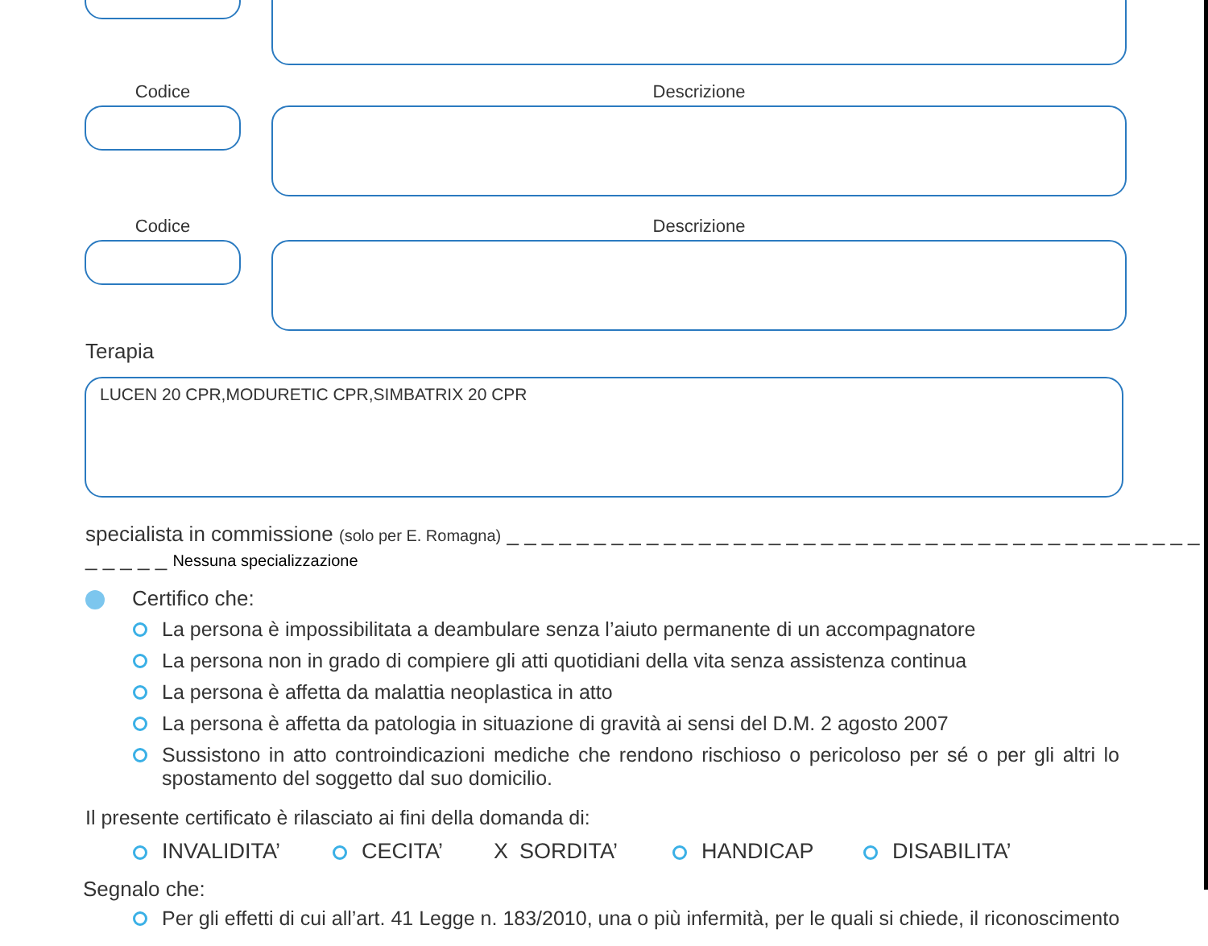Codice Descrizione
Codice Descrizione
Terapia
LUCEN 20 CPR,MODURETIC CPR,SIMBATRIX 20 CPR
specialista in commissione (solo per E. Romagna) _ _ _ _ _ _ _ _ _ _ _ _ _ _ _ _ _ _ _ _ _ _ _ _ _ _ _ _ _ _ _ _ _ _ _ _ _ _ _ _ _ _ _ _ _ Nessuna specializzazione
Certifico che:
La persona è impossibilitata a deambulare senza l’aiuto permanente di un accompagnatore
La persona non in grado di compiere gli atti quotidiani della vita senza assistenza continua
La persona è affetta da malattia neoplastica in atto
La persona è affetta da patologia in situazione di gravità ai sensi del D.M. 2 agosto 2007
Sussistono in atto controindicazioni mediche che rendono rischioso o pericoloso per sé o per gli altri lo spostamento del soggetto dal suo domicilio.
Il presente certificato è rilasciato ai fini della domanda di:
INVALIDITA’ CECITA’ X SORDITA’ HANDICAP DISABILITA’
Segnalo che:
Per gli effetti di cui all’art. 41 Legge n. 183/2010, una o più infermità, per le quali si chiede, il riconoscimento